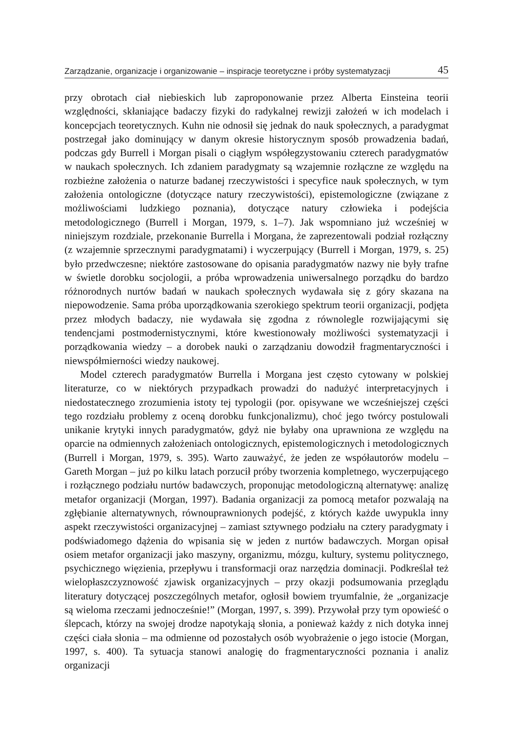Zarządzanie, organizacje i organizowanie – inspiracje teoretyczne i próby systematyzacji 45
przy obrotach ciał niebieskich lub zaproponowanie przez Alberta Einsteina teorii względności, skłaniające badaczy fizyki do radykalnej rewizji założeń w ich modelach i koncepcjach teoretycznych. Kuhn nie odnosił się jednak do nauk społecznych, a paradygmat postrzegał jako dominujący w danym okresie historycznym sposób prowadzenia badań, podczas gdy Burrell i Morgan pisali o ciągłym współegzystowaniu czterech paradygmatów w naukach społecznych. Ich zdaniem paradygmaty są wzajemnie rozłączne ze względu na rozbieżne założenia o naturze badanej rzeczywistości i specyfice nauk społecznych, w tym założenia ontologiczne (dotyczące natury rzeczywistości), epistemologiczne (związane z możliwościami ludzkiego poznania), dotyczące natury człowieka i podejścia metodologicznego (Burrell i Morgan, 1979, s. 1–7). Jak wspomniano już wcześniej w niniejszym rozdziale, przekonanie Burrella i Morgana, że zaprezentowali podział rozłączny (z wzajemnie sprzecznymi paradygmatami) i wyczerpujący (Burrell i Morgan, 1979, s. 25) było przedwczesne; niektóre zastosowane do opisania paradygmatów nazwy nie były trafne w świetle dorobku socjologii, a próba wprowadzenia uniwersalnego porządku do bardzo różnorodnych nurtów badań w naukach społecznych wydawała się z góry skazana na niepowodzenie. Sama próba uporządkowania szerokiego spektrum teorii organizacji, podjęta przez młodych badaczy, nie wydawała się zgodna z równolegle rozwijającymi się tendencjami postmodernistycznymi, które kwestionowały możliwości systematyzacji i porządkowania wiedzy – a dorobek nauki o zarządzaniu dowodził fragmentaryczności i niewspółmierności wiedzy naukowej.
Model czterech paradygmatów Burrella i Morgana jest często cytowany w polskiej literaturze, co w niektórych przypadkach prowadzi do nadużyć interpretacyjnych i niedostatecznego zrozumienia istoty tej typologii (por. opisywane we wcześniejszej części tego rozdziału problemy z oceną dorobku funkcjonalizmu), choć jego twórcy postulowali unikanie krytyki innych paradygmatów, gdyż nie byłaby ona uprawniona ze względu na oparcie na odmiennych założeniach ontologicznych, epistemologicznych i metodologicznych (Burrell i Morgan, 1979, s. 395). Warto zauważyć, że jeden ze współautorów modelu – Gareth Morgan – już po kilku latach porzucił próby tworzenia kompletnego, wyczerpującego i rozłącznego podziału nurtów badawczych, proponując metodologiczną alternatywę: analizę metafor organizacji (Morgan, 1997). Badania organizacji za pomocą metafor pozwalają na zgłębianie alternatywnych, równouprawnionych podejść, z których każde uwypukla inny aspekt rzeczywistości organizacyjnej – zamiast sztywnego podziału na cztery paradygmaty i podświadomego dążenia do wpisania się w jeden z nurtów badawczych. Morgan opisał osiem metafor organizacji jako maszyny, organizmu, mózgu, kultury, systemu politycznego, psychicznego więzienia, przepływu i transformacji oraz narzędzia dominacji. Podkreślał też wielopłaszczyznowość zjawisk organizacyjnych – przy okazji podsumowania przeglądu literatury dotyczącej poszczególnych metafor, ogłosił bowiem tryumfalnie, że „organizacje są wieloma rzeczami jednocześnie!” (Morgan, 1997, s. 399). Przywołał przy tym opowieść o ślepcach, którzy na swojej drodze napotykają słonia, a ponieważ każdy z nich dotyka innej części ciała słonia – ma odmienne od pozostałych osób wyobrażenie o jego istocie (Morgan, 1997, s. 400). Ta sytuacja stanowi analogię do fragmentaryczności poznania i analiz organizacji